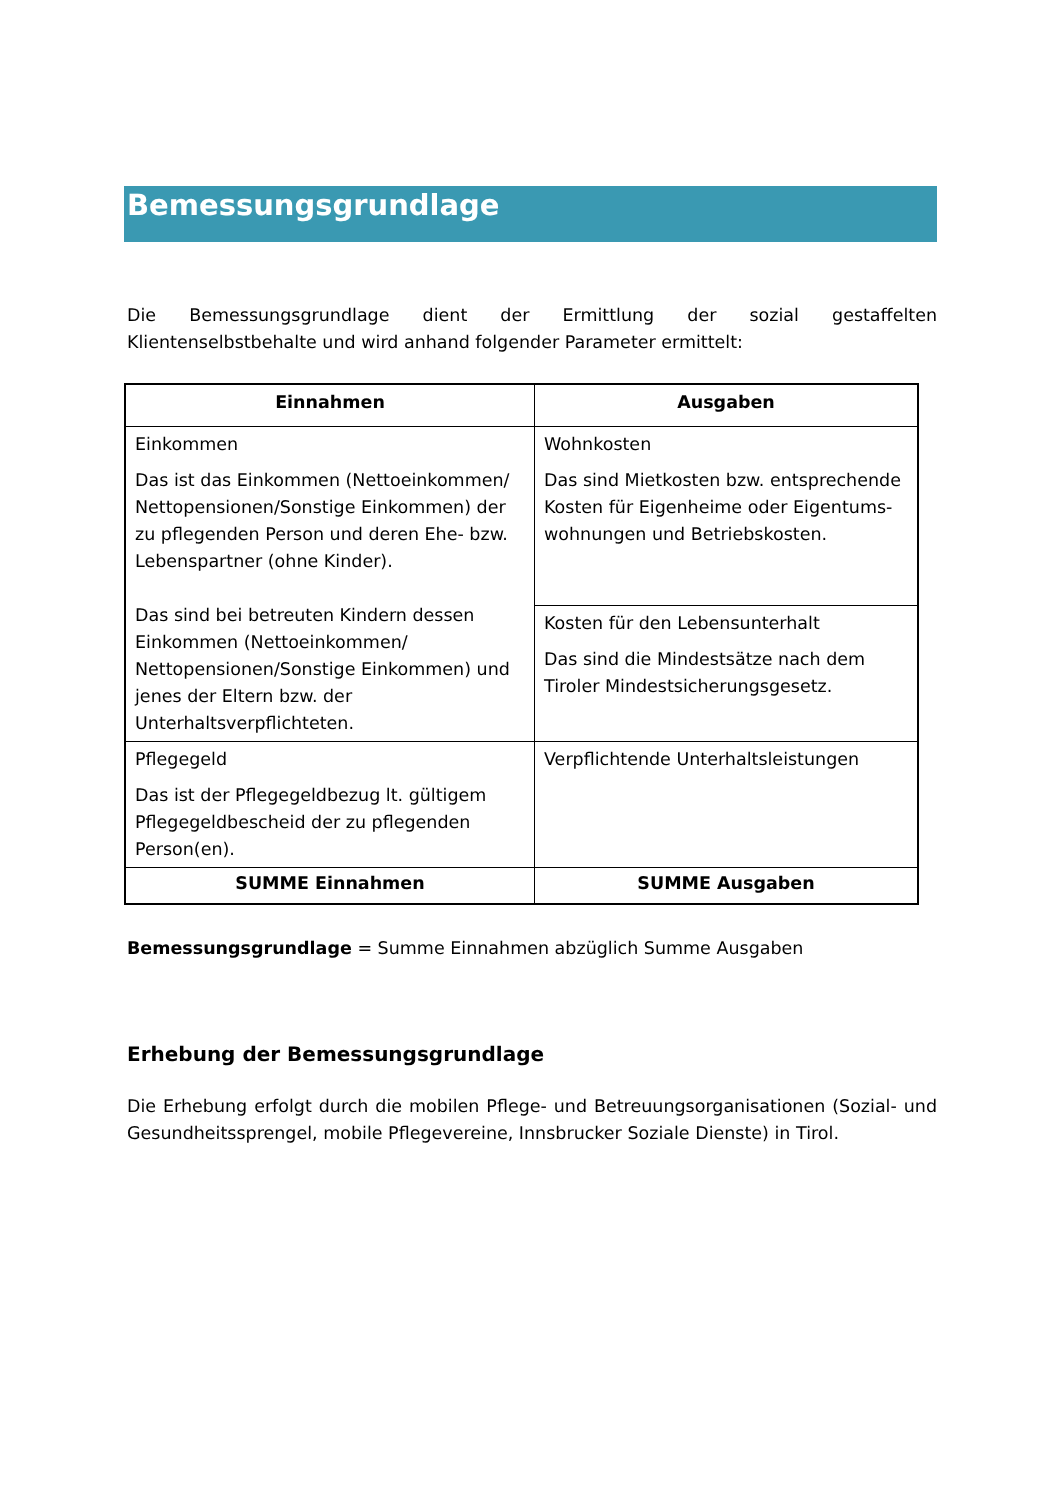Bemessungsgrundlage
Die Bemessungsgrundlage dient der Ermittlung der sozial gestaffelten Klientenselbstbehalte und wird anhand folgender Parameter ermittelt:
| Einnahmen | Ausgaben |
| --- | --- |
| Einkommen Das ist das Einkommen (Nettoeinkommen/ Nettopensionen/Sonstige Einkommen) der zu pflegenden Person und deren Ehe- bzw. Lebenspartner (ohne Kinder). Das sind bei betreuten Kindern dessen Einkommen (Nettoeinkommen/ Nettopensionen/Sonstige Einkommen) und jenes der Eltern bzw. der Unterhaltsverpflichteten. | Wohnkosten Das sind Mietkosten bzw. entsprechende Kosten für Eigenheime oder Eigentums-wohnungen und Betriebskosten. |
| | Kosten für den Lebensunterhalt Das sind die Mindestsätze nach dem Tiroler Mindestsicherungsgesetz. |
| Pflegegeld Das ist der Pflegegeldbezug lt. gültigem Pflegegeldbescheid der zu pflegenden Person(en). | Verpflichtende Unterhaltsleistungen |
| SUMME Einnahmen | SUMME Ausgaben |
Bemessungsgrundlage = Summe Einnahmen abzüglich Summe Ausgaben
Erhebung der Bemessungsgrundlage
Die Erhebung erfolgt durch die mobilen Pflege- und Betreuungsorganisationen (Sozial- und Gesundheitssprengel, mobile Pflegevereine, Innsbrucker Soziale Dienste) in Tirol.